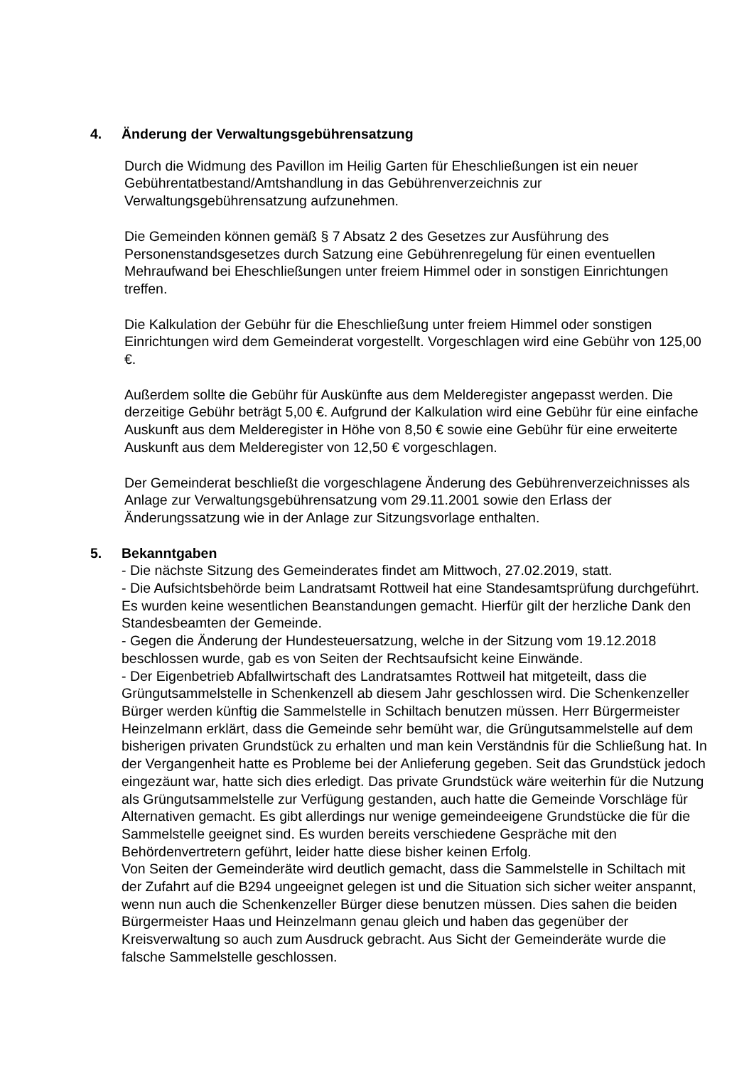4. Änderung der Verwaltungsgebührensatzung
Durch die Widmung des Pavillon im Heilig Garten für Eheschließungen ist ein neuer Gebührentatbestand/Amtshandlung in das Gebührenverzeichnis zur Verwaltungsgebührensatzung aufzunehmen.
Die Gemeinden können gemäß § 7 Absatz 2 des Gesetzes zur Ausführung des Personenstandsgesetzes durch Satzung eine Gebührenregelung für einen eventuellen Mehraufwand bei Eheschließungen unter freiem Himmel oder in sonstigen Einrichtungen treffen.
Die Kalkulation der Gebühr für die Eheschließung unter freiem Himmel oder sonstigen Einrichtungen wird dem Gemeinderat vorgestellt. Vorgeschlagen wird eine Gebühr von 125,00 €.
Außerdem sollte die Gebühr für Auskünfte aus dem Melderegister angepasst werden. Die derzeitige Gebühr beträgt 5,00 €. Aufgrund der Kalkulation wird eine Gebühr für eine einfache Auskunft aus dem Melderegister in Höhe von 8,50 € sowie eine Gebühr für eine erweiterte Auskunft aus dem Melderegister von 12,50 € vorgeschlagen.
Der Gemeinderat beschließt die vorgeschlagene Änderung des Gebührenverzeichnisses als Anlage zur Verwaltungsgebührensatzung vom 29.11.2001 sowie den Erlass der Änderungssatzung wie in der Anlage zur Sitzungsvorlage enthalten.
5. Bekanntgaben
- Die nächste Sitzung des Gemeinderates findet am Mittwoch, 27.02.2019, statt.
- Die Aufsichtsbehörde beim Landratsamt Rottweil hat eine Standesamtsprüfung durchgeführt. Es wurden keine wesentlichen Beanstandungen gemacht. Hierfür gilt der herzliche Dank den Standesbeamten der Gemeinde.
- Gegen die Änderung der Hundesteuersatzung, welche in der Sitzung vom 19.12.2018 beschlossen wurde, gab es von Seiten der Rechtsaufsicht keine Einwände.
- Der Eigenbetrieb Abfallwirtschaft des Landratsamtes Rottweil hat mitgeteilt, dass die Grüngutsammelstelle in Schenkenzell ab diesem Jahr geschlossen wird. Die Schenkenzeller Bürger werden künftig die Sammelstelle in Schiltach benutzen müssen. Herr Bürgermeister Heinzelmann erklärt, dass die Gemeinde sehr bemüht war, die Grüngutsammelstelle auf dem bisherigen privaten Grundstück zu erhalten und man kein Verständnis für die Schließung hat. In der Vergangenheit hatte es Probleme bei der Anlieferung gegeben. Seit das Grundstück jedoch eingezäunt war, hatte sich dies erledigt. Das private Grundstück wäre weiterhin für die Nutzung als Grüngutsammelstelle zur Verfügung gestanden, auch hatte die Gemeinde Vorschläge für Alternativen gemacht. Es gibt allerdings nur wenige gemeindeeigene Grundstücke die für die Sammelstelle geeignet sind. Es wurden bereits verschiedene Gespräche mit den Behördenvertretern geführt, leider hatte diese bisher keinen Erfolg.
Von Seiten der Gemeinderäte wird deutlich gemacht, dass die Sammelstelle in Schiltach mit der Zufahrt auf die B294 ungeeignet gelegen ist und die Situation sich sicher weiter anspannt, wenn nun auch die Schenkenzeller Bürger diese benutzen müssen. Dies sahen die beiden Bürgermeister Haas und Heinzelmann genau gleich und haben das gegenüber der Kreisverwaltung so auch zum Ausdruck gebracht. Aus Sicht der Gemeinderäte wurde die falsche Sammelstelle geschlossen.